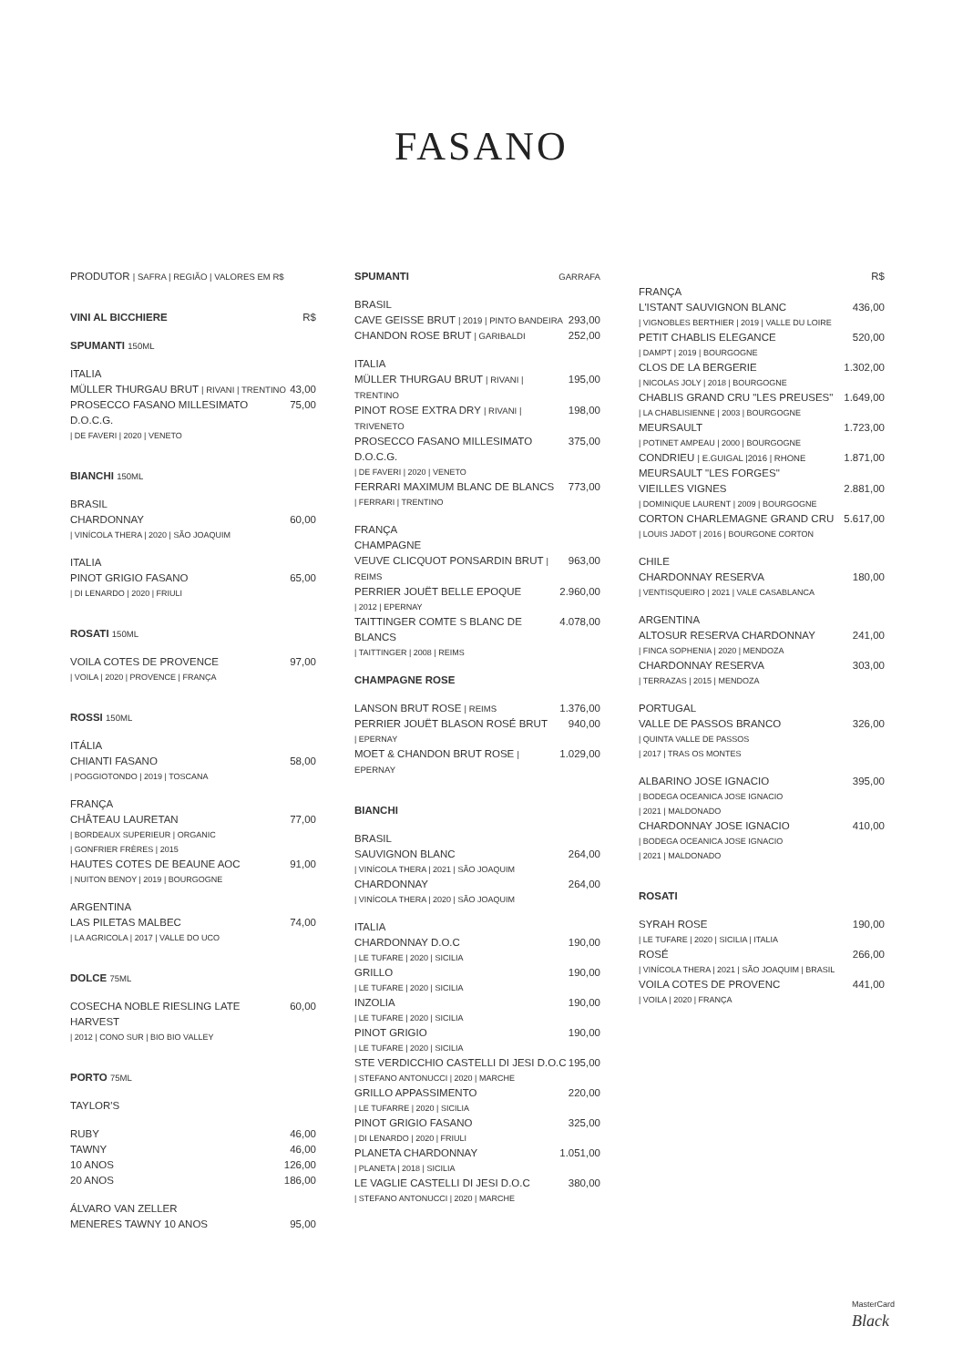FASANO
PRODUTOR | SAFRA | REGIÃO | VALORES EM R$
VINI AL BICCHIERE R$
SPUMANTI 150ML
ITALIA
MÜLLER THURGAU BRUT | RIVANI | TRENTINO 43,00
PROSECCO FASANO MILLESIMATO D.O.C.G. 75,00
| DE FAVERI | 2020 | VENETO
BIANCHI 150ML
BRASIL
CHARDONNAY 60,00
| VINÍCOLA THERA | 2020 | SÃO JOAQUIM
ITALIA
PINOT GRIGIO FASANO 65,00
| DI LENARDO | 2020 | FRIULI
ROSATI 150ML
VOILA COTES DE PROVENCE 97,00
| VOILA | 2020 | PROVENCE | FRANÇA
ROSSI 150ML
ITÁLIA
CHIANTI FASANO 58,00
| POGGIOTONDO | 2019 | TOSCANA
FRANÇA
CHÂTEAU LAURETAN 77,00
| BORDEAUX SUPERIEUR | ORGANIC
| GONFRIER FRÈRES | 2015
HAUTES COTES DE BEAUNE AOC 91,00
| NUITON BENOY | 2019 | BOURGOGNE
ARGENTINA
LAS PILETAS MALBEC 74,00
| LA AGRICOLA | 2017 | VALLE DO UCO
DOLCE 75ML
COSECHA NOBLE RIESLING LATE HARVEST 60,00
| 2012 | CONO SUR | BIO BIO VALLEY
PORTO 75ML
TAYLOR'S
RUBY 46,00
TAWNY 46,00
10 ANOS 126,00
20 ANOS 186,00
ÁLVARO VAN ZELLER
MENERES TAWNY 10 ANOS 95,00
SPUMANTI GARRAFA
BRASIL
CAVE GEISSE BRUT | 2019 | PINTO BANDEIRA 293,00
CHANDON ROSE BRUT | GARIBALDI 252,00
ITALIA
MÜLLER THURGAU BRUT | RIVANI | TRENTINO 195,00
PINOT ROSE EXTRA DRY | RIVANI | TRIVENETO 198,00
PROSECCO FASANO MILLESIMATO D.O.C.G. 375,00
| DE FAVERI | 2020 | VENETO
FERRARI MAXIMUM BLANC DE BLANCS 773,00
| FERRARI | TRENTINO
FRANÇA
CHAMPAGNE
VEUVE CLICQUOT PONSARDIN BRUT | REIMS 963,00
PERRIER JOUËT BELLE EPOQUE 2.960,00
| 2012 | EPERNAY
TAITTINGER COMTE S BLANC DE BLANCS 4.078,00
| TAITTINGER | 2008 | REIMS
CHAMPAGNE ROSE
LANSON BRUT ROSE | REIMS 1.376,00
PERRIER JOUËT BLASON ROSÉ BRUT 940,00
| EPERNAY
MOET & CHANDON BRUT ROSE | EPERNAY 1.029,00
BIANCHI
BRASIL
SAUVIGNON BLANC 264,00
| VINÍCOLA THERA | 2021 | SÃO JOAQUIM
CHARDONNAY 264,00
| VINÍCOLA THERA | 2020 | SÃO JOAQUIM
ITALIA
CHARDONNAY D.O.C 190,00
| LE TUFARE | 2020 | SICILIA
GRILLO 190,00
| LE TUFARE | 2020 | SICILIA
INZOLIA 190,00
| LE TUFARE | 2020 | SICILIA
PINOT GRIGIO 190,00
| LE TUFARE | 2020 | SICILIA
STE VERDICCHIO CASTELLI DI JESI D.O.C 195,00
| STEFANO ANTONUCCI | 2020 | MARCHE
GRILLO APPASSIMENTO 220,00
| LE TUFARRE | 2020 | SICILIA
PINOT GRIGIO FASANO 325,00
| DI LENARDO | 2020 | FRIULI
PLANETA CHARDONNAY 1.051,00
| PLANETA | 2018 | SICILIA
LE VAGLIE CASTELLI DI JESI D.O.C 380,00
| STEFANO ANTONUCCI | 2020 | MARCHE
R$
FRANÇA
L'ISTANT SAUVIGNON BLANC 436,00
| VIGNOBLES BERTHIER | 2019 | VALLE DU LOIRE
PETIT CHABLIS ELEGANCE 520,00
| DAMPT | 2019 | BOURGOGNE
CLOS DE LA BERGERIE 1.302,00
| NICOLAS JOLY | 2018 | BOURGOGNE
CHABLIS GRAND CRU "LES PREUSES" 1.649,00
| LA CHABLISIENNE | 2003 | BOURGOGNE
MEURSAULT 1.723,00
| POTINET AMPEAU | 2000 | BOURGOGNE
CONDRIEU | E.GUIGAL |2016 | RHONE 1.871,00
MEURSAULT "LES FORGES"
VIEILLES VIGNES 2.881,00
| DOMINIQUE LAURENT | 2009 | BOURGOGNE
CORTON CHARLEMAGNE GRAND CRU 5.617,00
| LOUIS JADOT | 2016 | BOURGONE CORTON
CHILE
CHARDONNAY RESERVA 180,00
| VENTISQUEIRO | 2021 | VALE CASABLANCA
ARGENTINA
ALTOSUR RESERVA CHARDONNAY 241,00
| FINCA SOPHENIA | 2020 | MENDOZA
CHARDONNAY RESERVA 303,00
| TERRAZAS | 2015 | MENDOZA
PORTUGAL
VALLE DE PASSOS BRANCO 326,00
| QUINTA VALLE DE PASSOS
| 2017 | TRAS OS MONTES
ALBARINO JOSE IGNACIO 395,00
| BODEGA OCEANICA JOSE IGNACIO
| 2021 | MALDONADO
CHARDONNAY JOSE IGNACIO 410,00
| BODEGA OCEANICA JOSE IGNACIO
| 2021 | MALDONADO
ROSATI
SYRAH ROSE 190,00
| LE TUFARE | 2020 | SICILIA | ITALIA
ROSÉ 266,00
| VINÍCOLA THERA | 2021 | SÃO JOAQUIM | BRASIL
VOILA COTES DE PROVENC 441,00
| VOILA | 2020 | FRANÇA
MasterCard
Black